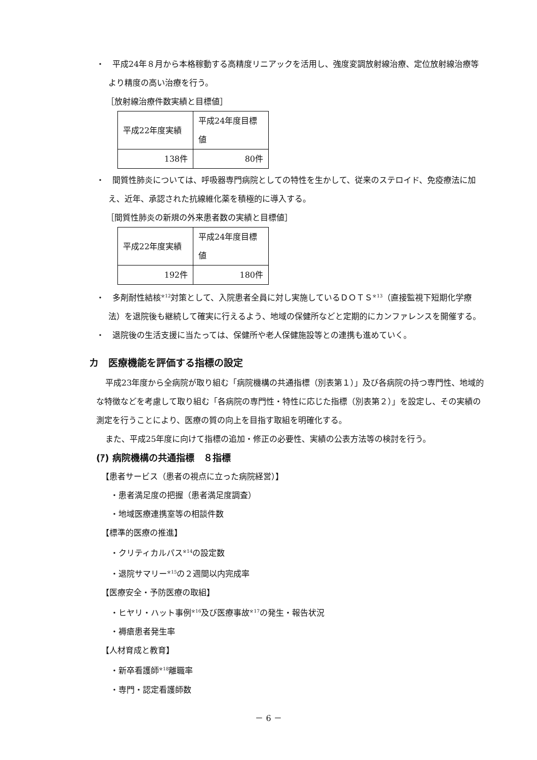・　平成24年８月から本格稼動する高精度リニアックを活用し、強度変調放射線治療、定位放射線治療等より精度の高い治療を行う。
［放射線治療件数実績と目標値］
| 平成22年度実績 | 平成24年度目標値 |
| 138件 | 80件 |
・　間質性肺炎については、呼吸器専門病院としての特性を生かして、従来のステロイド、免疫療法に加え、近年、承認された抗線維化薬を積極的に導入する。
［間質性肺炎の新規の外来患者数の実績と目標値］
| 平成22年度実績 | 平成24年度目標値 |
| 192件 | 180件 |
・　多剤耐性結核<sup>※12</sup>対策として、入院患者全員に対し実施しているＤＯＴＳ<sup>※13</sup>（直接監視下短期化学療法）を退院後も継続して確実に行えるよう、地域の保健所などと定期的にカンファレンスを開催する。
・　退院後の生活支援に当たっては、保健所や老人保健施設等との連携も進めていく。
カ　医療機能を評価する指標の設定
平成23年度から全病院が取り組む「病院機構の共通指標（別表第１）」及び各病院の持つ専門性、地域的な特徴などを考慮して取り組む「各病院の専門性・特性に応じた指標（別表第２）」を設定し、その実績の測定を行うことにより、医療の質の向上を目指す取組を明確化する。
また、平成25年度に向けて指標の追加・修正の必要性、実績の公表方法等の検討を行う。
(ｱ) 病院機構の共通指標　８指標
【患者サービス（患者の視点に立った病院経営）】
・患者満足度の把握（患者満足度調査）
・地域医療連携室等の相談件数
【標準的医療の推進】
・クリティカルパス<sup>※14</sup>の設定数
・退院サマリー<sup>※15</sup>の２週間以内完成率
【医療安全・予防医療の取組】
・ヒヤリ・ハット事例<sup>※16</sup>及び医療事故<sup>※17</sup>の発生・報告状況
・褥瘡患者発生率
【人材育成と教育】
・新卒看護師<sup>※18</sup>離職率
・専門・認定看護師数
－ 6 －